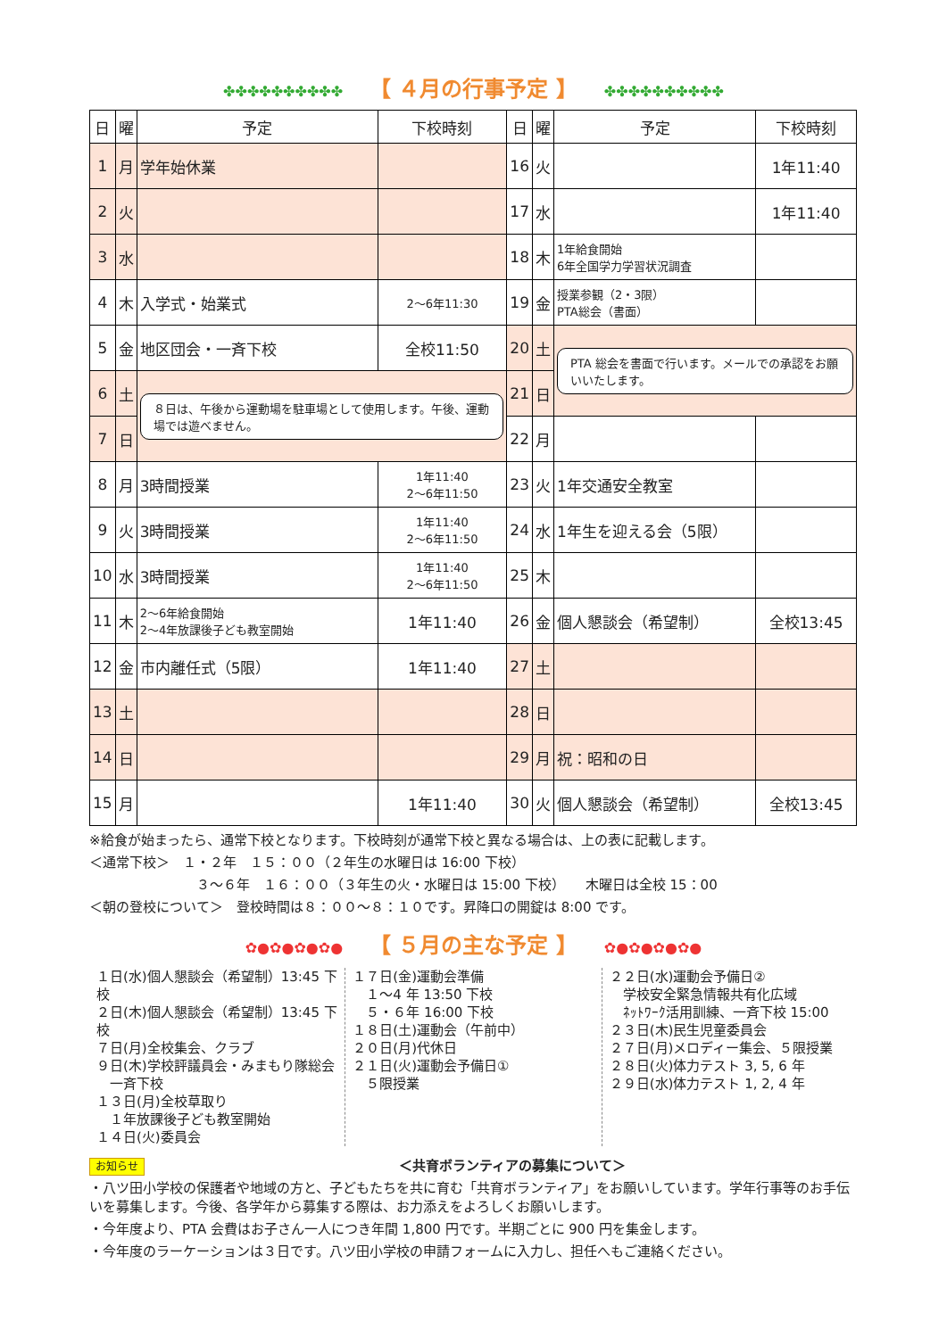✤✤✤✤✤✤✤✤✤✤ 【 ４月の行事予定 】 ✤✤✤✤✤✤✤✤✤✤
| 日 | 曜 | 予定 | 下校時刻 | 日 | 曜 | 予定 | 下校時刻 |
| --- | --- | --- | --- | --- | --- | --- | --- |
| 1 | 月 | 学年始休業 | | 16 | 火 | | 1年11:40 |
| 2 | 火 | | | 17 | 水 | | 1年11:40 |
| 3 | 水 | | | 18 | 木 | 1年給食開始 6年全国学力学習状況調査 | |
| 4 | 木 | 入学式・始業式 | 2〜6年11:30 | 19 | 金 | 授業参観（2・3限） PTA総会（書面） | |
| 5 | 金 | 地区団会・一斉下校 | 全校11:50 | 20 | 土 | PTA 総会を書面で行います。メールでの承認をお願いいたします。 | |
| 6 | 土 | ８日は、午後から運動場を駐車場として使用します。午後、運動場では遊べません。 | | 21 | 日 | | |
| 7 | 日 | | | 22 | 月 | | |
| 8 | 月 | 3時間授業 | 1年11:40 2〜6年11:50 | 23 | 火 | 1年交通安全教室 | |
| 9 | 火 | 3時間授業 | 1年11:40 2〜6年11:50 | 24 | 水 | 1年生を迎える会（5限） | |
| 10 | 水 | 3時間授業 | 1年11:40 2〜6年11:50 | 25 | 木 | | |
| 11 | 木 | 2〜6年給食開始 2〜4年放課後子ども教室開始 | 1年11:40 | 26 | 金 | 個人懇談会（希望制） | 全校13:45 |
| 12 | 金 | 市内離任式（5限） | 1年11:40 | 27 | 土 | | |
| 13 | 土 | | | 28 | 日 | | |
| 14 | 日 | | | 29 | 月 | 祝：昭和の日 | |
| 15 | 月 | | 1年11:40 | 30 | 火 | 個人懇談会（希望制） | 全校13:45 |
※給食が始まったら、通常下校となります。下校時刻が通常下校と異なる場合は、上の表に記載します。
＜通常下校＞　１・２年　１５：００（２年生の水曜日は 16:00 下校）
３〜６年　１６：００（３年生の火・水曜日は 15:00 下校）　　木曜日は全校 15：00
＜朝の登校について＞　登校時間は８：００〜８：１０です。昇降口の開錠は 8:00 です。
✿●✿●✿●✿● 【 ５月の主な予定 】 ✿●✿●✿●✿●
１日(水)個人懇談会（希望制）13:45 下校
２日(木)個人懇談会（希望制）13:45 下校
７日(月)全校集会、クラブ
９日(木)学校評議員会・みまもり隊総会
　一斉下校
１３日(月)全校草取り
　１年放課後子ども教室開始
１４日(火)委員会
１７日(金)運動会準備
　１〜4 年 13:50 下校
　５・６年 16:00 下校
１８日(土)運動会（午前中）
２０日(月)代休日
２１日(火)運動会予備日①
　５限授業
２２日(水)運動会予備日②
　学校安全緊急情報共有化広域
　ﾈｯﾄﾜｰｸ活用訓練、一斉下校 15:00
２３日(木)民生児童委員会
２７日(月)メロディー集会、５限授業
２８日(火)体力テスト 3, 5, 6 年
２９日(水)体力テスト 1, 2, 4 年
お知らせ ＜共育ボランティアの募集について＞
・八ツ田小学校の保護者や地域の方と、子どもたちを共に育む「共育ボランティア」をお願いしています。学年行事等のお手伝いを募集します。今後、各学年から募集する際は、お力添えをよろしくお願いします。
・今年度より、PTA 会費はお子さん一人につき年間 1,800 円です。半期ごとに 900 円を集金します。
・今年度のラーケーションは３日です。八ツ田小学校の申請フォームに入力し、担任へもご連絡ください。